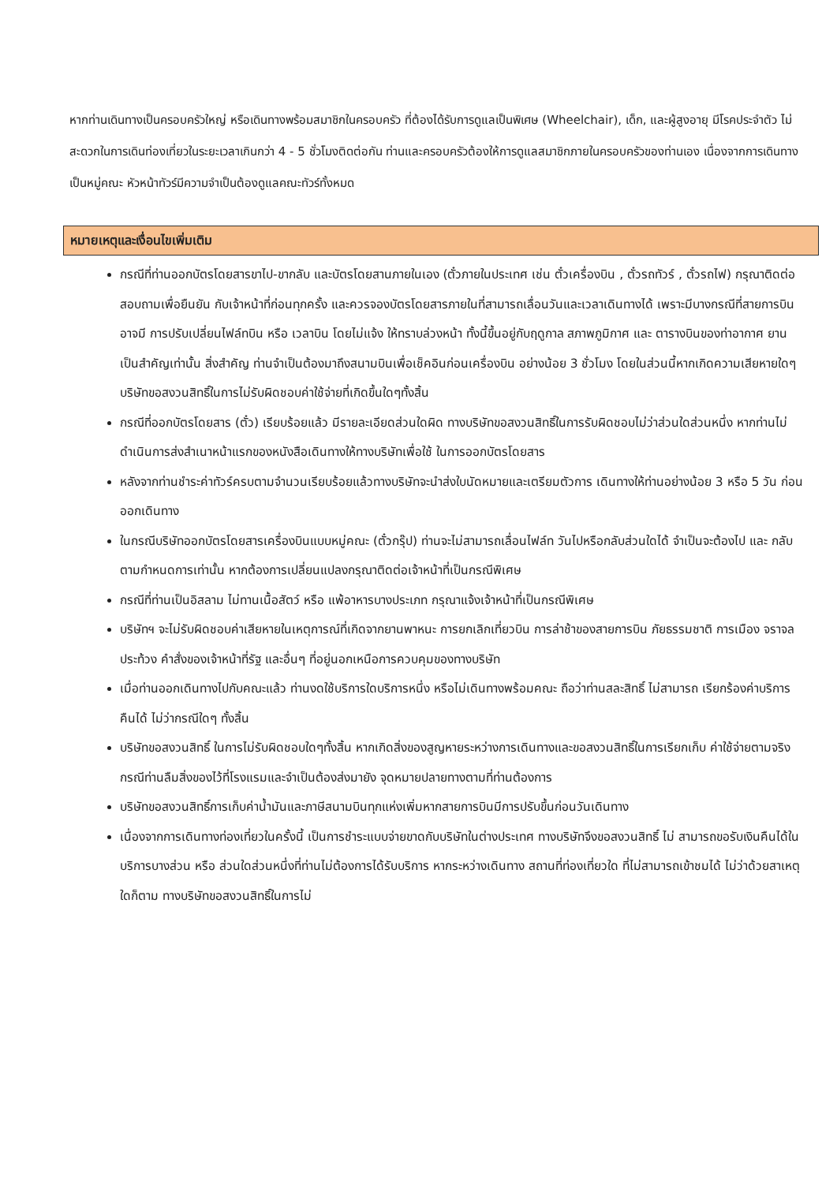หากท่านเดินทางเป็นครอบครัวใหญ่ หรือเดินทางพร้อมสมาชิกในครอบครัว ที่ต้องได้รับการดูแลเป็นพิเศษ (Wheelchair), เด็ก, และผู้สูงอายุ มีโรคประจำตัว ไม่สะดวกในการเดินท่องเที่ยวในระยะเวลาเกินกว่า 4 - 5 ชั่วโมงติดต่อกัน ท่านและครอบครัวต้องให้การดูแลสมาชิกภายในครอบครัวของท่านเอง เนื่องจากการเดินทางเป็นหมู่คณะ หัวหน้าทัวร์มีความจำเป็นต้องดูแลคณะทัวร์ทั้งหมด
หมายเหตุและเงื่อนไขเพิ่มเติม
กรณีที่ท่านออกบัตรโดยสารขาไป-ขากลับ และบัตรโดยสานภายในเอง (ตั๋วภายในประเทศ เช่น ตั๋วเครื่องบิน , ตั๋วรถทัวร์ , ตั๋วรถไฟ) กรุณาติดต่อสอบถามเพื่อยืนยัน กับเจ้าหน้าที่ก่อนทุกครั้ง และควรจองบัตรโดยสารภายในที่สามารถเลื่อนวันและเวลาเดินทางได้ เพราะมีบางกรณีที่สายการบินอาจมี การปรับเปลี่ยนไฟล์ทบิน หรือ เวลาบิน โดยไม่แจ้ง ให้ทราบล่วงหน้า ทั้งนี้ขึ้นอยู่กับฤดูกาล สภาพภูมิกาศ และ ตารางบินของท่าอากาศ ยานเป็นสำคัญเท่านั้น สิ่งสำคัญ ท่านจำเป็นต้องมาถึงสนามบินเพื่อเช็คอินก่อนเครื่องบิน อย่างน้อย 3 ชั่วโมง โดยในส่วนนี้หากเกิดความเสียหายใดๆบริษัทขอสงวนสิทธิ์ในการไม่รับผิดชอบค่าใช้จ่ายที่เกิดขึ้นใดๆทั้งสิ้น
กรณีที่ออกบัตรโดยสาร (ตั๋ว) เรียบร้อยแล้ว มีรายละเอียดส่วนใดผิด ทางบริษัทขอสงวนสิทธิ์ในการรับผิดชอบไม่ว่าส่วนใดส่วนหนึ่ง หากท่านไม่ดำเนินการส่งสำเนาหน้าแรกของหนังสือเดินทางให้ทางบริษัทเพื่อใช้ ในการออกบัตรโดยสาร
หลังจากท่านชำระค่าทัวร์ครบตามจำนวนเรียบร้อยแล้วทางบริษัทจะนำส่งใบนัดหมายและเตรียมตัวการ เดินทางให้ท่านอย่างน้อย 3 หรือ 5 วัน ก่อนออกเดินทาง
ในกรณีบริษัทออกบัตรโดยสารเครื่องบินแบบหมู่คณะ (ตั๋วกรุ๊ป) ท่านจะไม่สามารถเลื่อนไฟล์ท วันไปหรือกลับส่วนใดได้ จำเป็นจะต้องไป และ กลับ ตามกำหนดการเท่านั้น หากต้องการเปลี่ยนแปลงกรุณาติดต่อเจ้าหน้าที่เป็นกรณีพิเศษ
กรณีที่ท่านเป็นอิสลาม ไม่ทานเนื้อสัตว์ หรือ แพ้อาหารบางประเภท กรุณาแจ้งเจ้าหน้าที่เป็นกรณีพิเศษ
บริษัทฯ จะไม่รับผิดชอบค่าเสียหายในเหตุการณ์ที่เกิดจากยานพาหนะ การยกเลิกเที่ยวบิน การล่าช้าของสายการบิน ภัยธรรมชาติ การเมือง จราจล ประท้วง คำสั่งของเจ้าหน้าที่รัฐ และอื่นๆ ที่อยู่นอกเหนือการควบคุมของทางบริษัท
เมื่อท่านออกเดินทางไปกับคณะแล้ว ท่านงดใช้บริการใดบริการหนึ่ง หรือไม่เดินทางพร้อมคณะ ถือว่าท่านสละสิทธิ์ ไม่สามารถ เรียกร้องค่าบริการคืนได้ ไม่ว่ากรณีใดๆ ทั้งสิ้น
บริษัทขอสงวนสิทธิ์ ในการไม่รับผิดชอบใดๆทั้งสิ้น หากเกิดสิ่งของสูญหายระหว่างการเดินทางและขอสงวนสิทธิ์ในการเรียกเก็บ ค่าใช้จ่ายตามจริง กรณีท่านลืมสิ่งของไว้ที่โรงแรมและจำเป็นต้องส่งมายัง จุดหมายปลายทางตามที่ท่านต้องการ
บริษัทขอสงวนสิทธิ์การเก็บค่าน้ำมันและภาษีสนามบินทุกแห่งเพิ่มหากสายการบินมีการปรับขึ้นก่อนวันเดินทาง
เนื่องจากการเดินทางท่องเที่ยวในครั้งนี้ เป็นการชำระแบบจ่ายขาดกับบริษัทในต่างประเทศ ทางบริษัทจึงขอสงวนสิทธิ์ ไม่ สามารถขอรับเงินคืนได้ในบริการบางส่วน หรือ ส่วนใดส่วนหนึ่งที่ท่านไม่ต้องการได้รับบริการ หากระหว่างเดินทาง สถานที่ท่องเที่ยวใด ที่ไม่สามารถเข้าชมได้ ไม่ว่าด้วยสาเหตุใดก็ตาม ทางบริษัทขอสงวนสิทธิ์ในการไม่